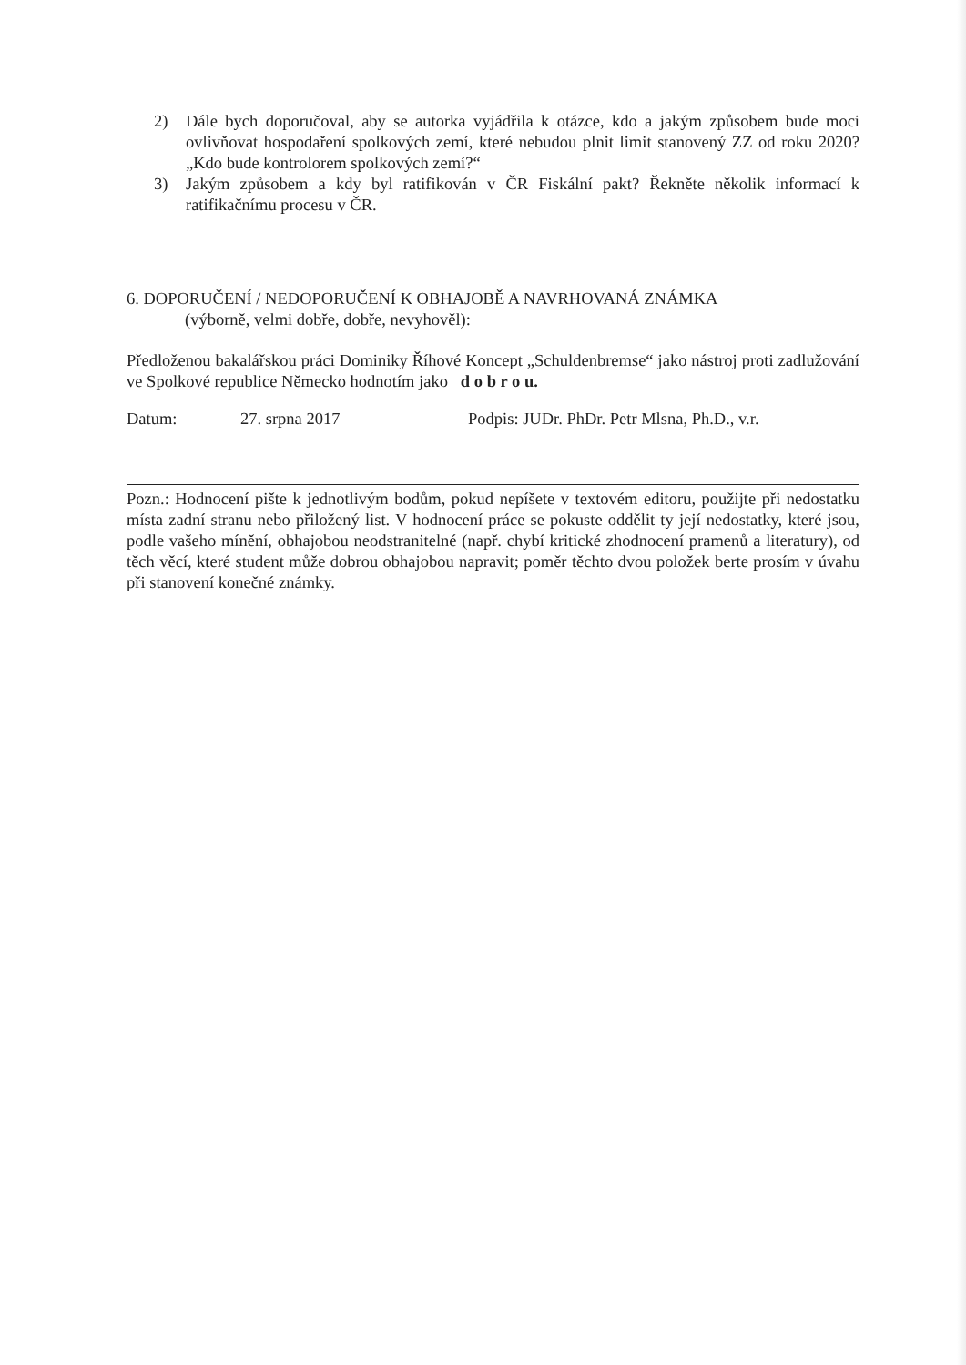2) Dále bych doporučoval, aby se autorka vyjádřila k otázce, kdo a jakým způsobem bude moci ovlivňovat hospodaření spolkových zemí, které nebudou plnit limit stanovený ZZ od roku 2020? „Kdo bude kontrolorem spolkových zemí?“
3) Jakým způsobem a kdy byl ratifikován v ČR Fiskální pakt? Řekněte několik informací k ratifikačnímu procesu v ČR.
6. DOPORUČENÍ / NEDOPORUČENÍ K OBHAJOBĚ A NAVRHOVANÁ ZNÁMKA
(výborně, velmi dobře, dobře, nevyhověl):
Předloženou bakalářskou práci Dominiky Říhové Koncept „Schuldenbremse“ jako nástroj proti zadlužování ve Spolkové republice Německo hodnotím jako d o b r o u.
Datum: 27. srpna 2017 Podpis: JUDr. PhDr. Petr Mlsna, Ph.D., v.r.
Pozn.: Hodnocení pište k jednotlivým bodům, pokud nepíšete v textovém editoru, použijte při nedostatku místa zadní stranu nebo přiložený list. V hodnocení práce se pokuste oddělit ty její nedostatky, které jsou, podle vašeho mínění, obhajobou neodstranitelné (např. chybí kritické zhodnocení pramenů a literatury), od těch věcí, které student může dobrou obhajobou napravit; poměr těchto dvou položek berte prosím v úvahu při stanovení konečné známky.